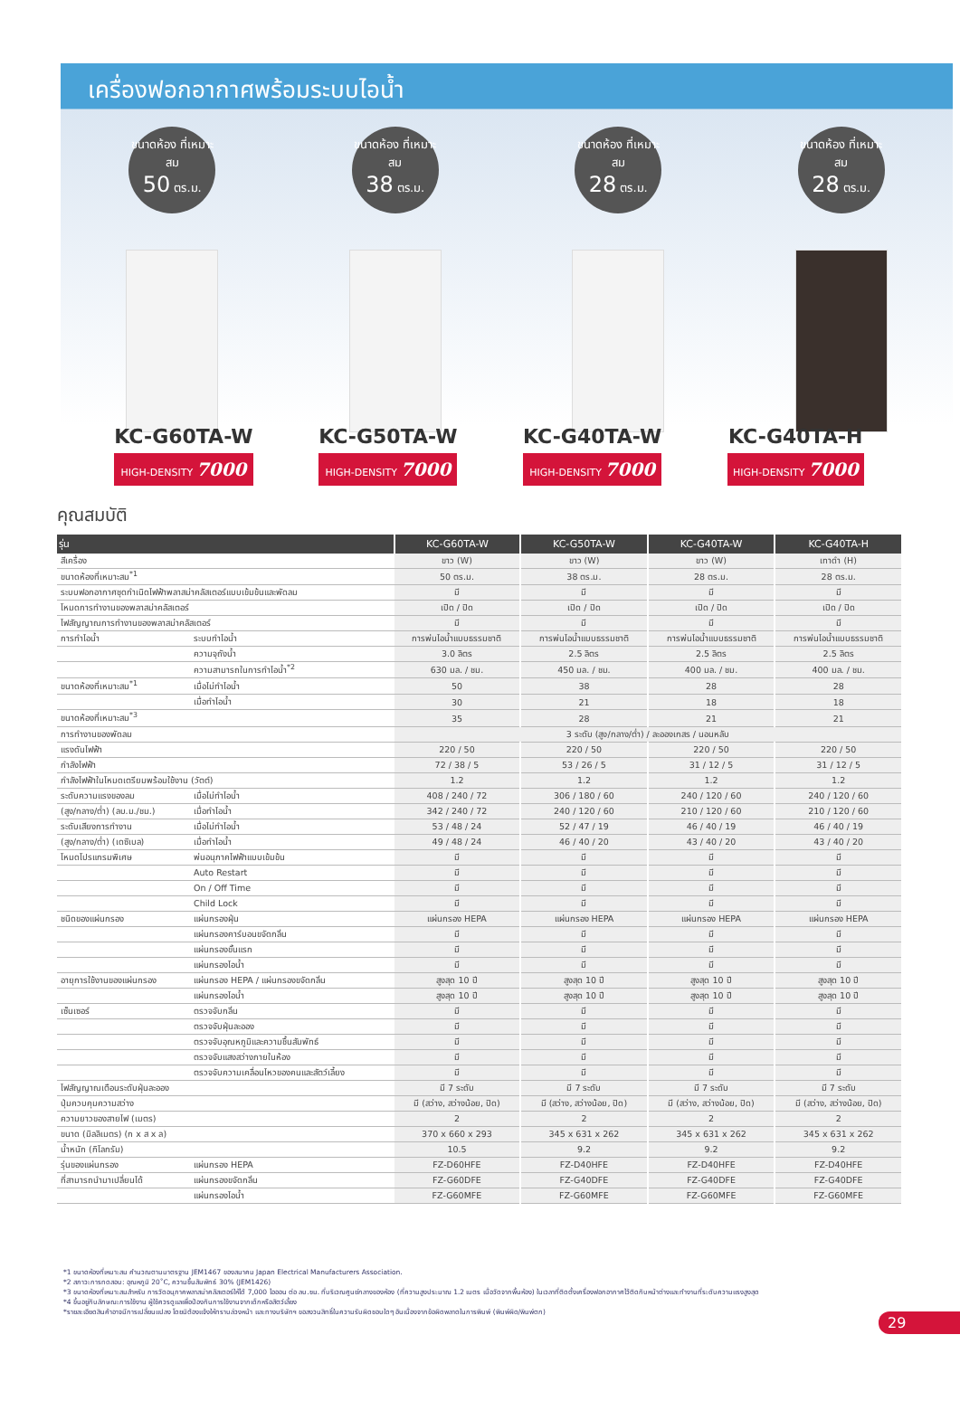เครื่องฟอกอากาศพร้อมระบบไอน้ำ
ขนาดห้อง ที่เหมาะสม
50 ตร.ม.
ขนาดห้อง ที่เหมาะสม
38 ตร.ม.
ขนาดห้อง ที่เหมาะสม
28 ตร.ม.
ขนาดห้อง ที่เหมาะสม
28 ตร.ม.
KC-G60TA-W
HIGH-DENSITY 7000
KC-G50TA-W
HIGH-DENSITY 7000
KC-G40TA-W
HIGH-DENSITY 7000
KC-G40TA-H
HIGH-DENSITY 7000
คุณสมบัติ
| รุ่น | | KC-G60TA-W | KC-G50TA-W | KC-G40TA-W | KC-G40TA-H |
| --- | --- | --- | --- | --- | --- |
| สีเครื่อง | | ขาว (W) | ขาว (W) | ขาว (W) | เทาดำ (H) |
| ขนาดห้องที่เหมาะสม<sup>*1</sup> | | 50 ตร.ม. | 38 ตร.ม. | 28 ตร.ม. | 28 ตร.ม. |
| ระบบฟอกอากาศชุดกำเนิดไฟฟ้าพลาสม่าคลัสเตอร์แบบเข้มข้นและพัดลม | | มี | มี | มี | มี |
| โหมดการทำงานของพลาสม่าคลัสเตอร์ | | เปิด / ปิด | เปิด / ปิด | เปิด / ปิด | เปิด / ปิด |
| ไฟสัญญาณการทำงานของพลาสม่าคลัสเตอร์ | | มี | มี | มี | มี |
| การทำไอน้ำ | ระบบทำไอน้ำ | การพ่นไอน้ำแบบธรรมชาติ | การพ่นไอน้ำแบบธรรมชาติ | การพ่นไอน้ำแบบธรรมชาติ | การพ่นไอน้ำแบบธรรมชาติ |
| | ความจุถังน้ำ | 3.0 ลิตร | 2.5 ลิตร | 2.5 ลิตร | 2.5 ลิตร |
| | ความสามารถในการทำไอน้ำ<sup>*2</sup> | 630 มล. / ชม. | 450 มล. / ชม. | 400 มล. / ชม. | 400 มล. / ชม. |
| ขนาดห้องที่เหมาะสม<sup>*1</sup> | เมื่อไม่ทำไอน้ำ | 50 | 38 | 28 | 28 |
| | เมื่อทำไอน้ำ | 30 | 21 | 18 | 18 |
| ขนาดห้องที่เหมาะสม<sup>*3</sup> | | 35 | 28 | 21 | 21 |
| การทำงานของพัดลม | | 3 ระดับ (สูง/กลาง/ต่ำ) / ละอองเกสร / นอนหลับ | | | |
| แรงดันไฟฟ้า | | 220 / 50 | 220 / 50 | 220 / 50 | 220 / 50 |
| กำลังไฟฟ้า | | 72 / 38 / 5 | 53 / 26 / 5 | 31 / 12 / 5 | 31 / 12 / 5 |
| กำลังไฟฟ้าในโหมดเตรียมพร้อมใช้งาน (วัตต์) | | 1.2 | 1.2 | 1.2 | 1.2 |
| ระดับความแรงของลม | เมื่อไม่ทำไอน้ำ | 408 / 240 / 72 | 306 / 180 / 60 | 240 / 120 / 60 | 240 / 120 / 60 |
| (สูง/กลาง/ต่ำ) (ลบ.ม./ชม.) | เมื่อทำไอน้ำ | 342 / 240 / 72 | 240 / 120 / 60 | 210 / 120 / 60 | 210 / 120 / 60 |
| ระดับเสียงการทำงาน | เมื่อไม่ทำไอน้ำ | 53 / 48 / 24 | 52 / 47 / 19 | 46 / 40 / 19 | 46 / 40 / 19 |
| (สูง/กลาง/ต่ำ) (เดซิเบล) | เมื่อทำไอน้ำ | 49 / 48 / 24 | 46 / 40 / 20 | 43 / 40 / 20 | 43 / 40 / 20 |
| โหมดโปรแกรมพิเศษ | พ่นอนุภาคไฟฟ้าแบบเข้มข้น | มี | มี | มี | มี |
| | Auto Restart | มี | มี | มี | มี |
| | On / Off Time | มี | มี | มี | มี |
| | Child Lock | มี | มี | มี | มี |
| ชนิดของแผ่นกรอง | แผ่นกรองฝุ่น | แผ่นกรอง HEPA | แผ่นกรอง HEPA | แผ่นกรอง HEPA | แผ่นกรอง HEPA |
| | แผ่นกรองคาร์บอนขจัดกลิ่น | มี | มี | มี | มี |
| | แผ่นกรองขั้นแรก | มี | มี | มี | มี |
| | แผ่นกรองไอน้ำ | มี | มี | มี | มี |
| อายุการใช้งานของแผ่นกรอง | แผ่นกรอง HEPA / แผ่นกรองขจัดกลิ่น | สูงสุด 10 ปี | สูงสุด 10 ปี | สูงสุด 10 ปี | สูงสุด 10 ปี |
| | แผ่นกรองไอน้ำ | สูงสุด 10 ปี | สูงสุด 10 ปี | สูงสุด 10 ปี | สูงสุด 10 ปี |
| เซ็นเซอร์ | ตรวจจับกลิ่น | มี | มี | มี | มี |
| | ตรวจจับฝุ่นละออง | มี | มี | มี | มี |
| | ตรวจจับอุณหภูมิและความชื้นสัมพัทธ์ | มี | มี | มี | มี |
| | ตรวจจับแสงสว่างภายในห้อง | มี | มี | มี | มี |
| | ตรวจจับความเคลื่อนไหวของคนและสัตว์เลี้ยง | มี | มี | มี | มี |
| ไฟสัญญาณเตือนระดับฝุ่นละออง | | มี 7 ระดับ | มี 7 ระดับ | มี 7 ระดับ | มี 7 ระดับ |
| ปุ่มควบคุมความสว่าง | | มี (สว่าง, สว่างน้อย, ปิด) | มี (สว่าง, สว่างน้อย, ปิด) | มี (สว่าง, สว่างน้อย, ปิด) | มี (สว่าง, สว่างน้อย, ปิด) |
| ความยาวของสายไฟ (เมตร) | | 2 | 2 | 2 | 2 |
| ขนาด (มิลลิเมตร) (ก x ส x ล) | | 370 x 660 x 293 | 345 x 631 x 262 | 345 x 631 x 262 | 345 x 631 x 262 |
| น้ำหนัก (กิโลกรัม) | | 10.5 | 9.2 | 9.2 | 9.2 |
| รุ่นของแผ่นกรอง | แผ่นกรอง HEPA | FZ-D60HFE | FZ-D40HFE | FZ-D40HFE | FZ-D40HFE |
| ที่สามารถนำมาเปลี่ยนได้ | แผ่นกรองขจัดกลิ่น | FZ-G60DFE | FZ-G40DFE | FZ-G40DFE | FZ-G40DFE |
| | แผ่นกรองไอน้ำ | FZ-G60MFE | FZ-G60MFE | FZ-G60MFE | FZ-G60MFE |
*1 ขนาดห้องที่เหมาะสม คำนวณตามมาตรฐาน JEM1467 ของสมาคม Japan Electrical Manufacturers Association.
*2 สภาวะการทดสอบ: อุณหภูมิ 20˚C, ความชื้นสัมพัทธ์ 30% (JEM1426)
*3 ขนาดห้องที่เหมาะสมสำหรับ การวัดอนุภาคพลาสม่าคลัสเตอร์ให้ได้ 7,000 ไอออน ต่อ ลบ.ซม. ที่บริเวณศูนย์กลางของห้อง (ที่ความสูงประมาณ 1.2 เมตร เมื่อวัดจากพื้นห้อง) ในเวลาที่ติดตั้งเครื่องฟอกอากาศไว้ติดกับหน้าต่างและทำงานที่ระดับความแรงสูงสุด
*4 ขึ้นอยู่กับลักษณะการใช้งาน ผู้ใช้ควรดูแลเพื่อป้องกันการใช้งานจากเด็กหรือสัตว์เลี้ยง
*รายละเอียดสินค้าอาจมีการเปลี่ยนแปลง โดยมิต้องแจ้งให้ทราบล่วงหน้า และทางบริษัทฯ ขอสงวนสิทธิ์ในความรับผิดชอบใดๆ อันเนื่องจากข้อผิดพลาดในการพิมพ์ (พิมพ์ผิด/พิมพ์ตก)
29